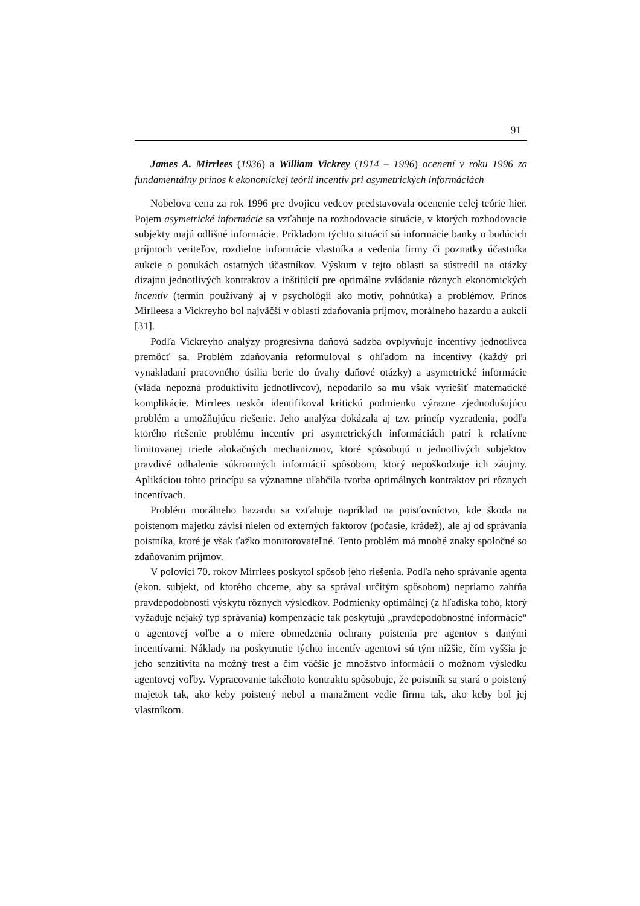91
James A. Mirrlees (1936) a William Vickrey (1914 – 1996) ocenení v roku 1996 za fundamentálny prínos k ekonomickej teórii incentív pri asymetrických informáciách
Nobelova cena za rok 1996 pre dvojicu vedcov predstavovala ocenenie celej teórie hier. Pojem asymetrické informácie sa vzťahuje na rozhodovacie situácie, v ktorých rozhodovacie subjekty majú odlišné informácie. Príkladom týchto situácií sú informácie banky o budúcich príjmoch veriteľov, rozdielne informácie vlastníka a vedenia firmy či poznatky účastníka aukcie o ponukách ostatných účastníkov. Výskum v tejto oblasti sa sústredil na otázky dizajnu jednotlivých kontraktov a inštitúcií pre optimálne zvládanie rôznych ekonomických incentív (termín používaný aj v psychológii ako motív, pohnútka) a problémov. Prínos Mirlleesa a Vickreyho bol najväčší v oblasti zdaňovania príjmov, morálneho hazardu a aukcií [31].
Podľa Vickreyho analýzy progresívna daňová sadzba ovplyvňuje incentívy jednotlivca premôcť sa. Problém zdaňovania reformuloval s ohľadom na incentívy (každý pri vynakladaní pracovného úsilia berie do úvahy daňové otázky) a asymetrické informácie (vláda nepozná produktivitu jednotlivcov), nepodarilo sa mu však vyriešiť matematické komplikácie. Mirrlees neskôr identifikoval kritickú podmienku výrazne zjednodušujúcu problém a umožňujúcu riešenie. Jeho analýza dokázala aj tzv. princíp vyzradenia, podľa ktorého riešenie problému incentív pri asymetrických informáciách patrí k relatívne limitovanej triede alokačných mechanizmov, ktoré spôsobujú u jednotlivých subjektov pravdivé odhalenie súkromných informácií spôsobom, ktorý nepoškodzuje ich záujmy. Aplikáciou tohto princípu sa významne uľahčila tvorba optimálnych kontraktov pri rôznych incentívach.
Problém morálneho hazardu sa vzťahuje napríklad na poisťovníctvo, kde škoda na poistenom majetku závisí nielen od externých faktorov (počasie, krádež), ale aj od správania poistníka, ktoré je však ťažko monitorovateľné. Tento problém má mnohé znaky spoločné so zdaňovaním príjmov.
V polovici 70. rokov Mirrlees poskytol spôsob jeho riešenia. Podľa neho správanie agenta (ekon. subjekt, od ktorého chceme, aby sa správal určitým spôsobom) nepriamo zahŕňa pravdepodobnosti výskytu rôznych výsledkov. Podmienky optimálnej (z hľadiska toho, ktorý vyžaduje nejaký typ správania) kompenzácie tak poskytujú „pravdepodobnostné informácie“ o agentovej voľbe a o miere obmedzenia ochrany poistenia pre agentov s danými incentívami. Náklady na poskytnutie týchto incentív agentovi sú tým nižšie, čím vyššia je jeho senzitivita na možný trest a čím väčšie je množstvo informácií o možnom výsledku agentovej voľby. Vypracovanie takéhoto kontraktu spôsobuje, že poistník sa stará o poistený majetok tak, ako keby poistený nebol a manažment vedie firmu tak, ako keby bol jej vlastníkom.